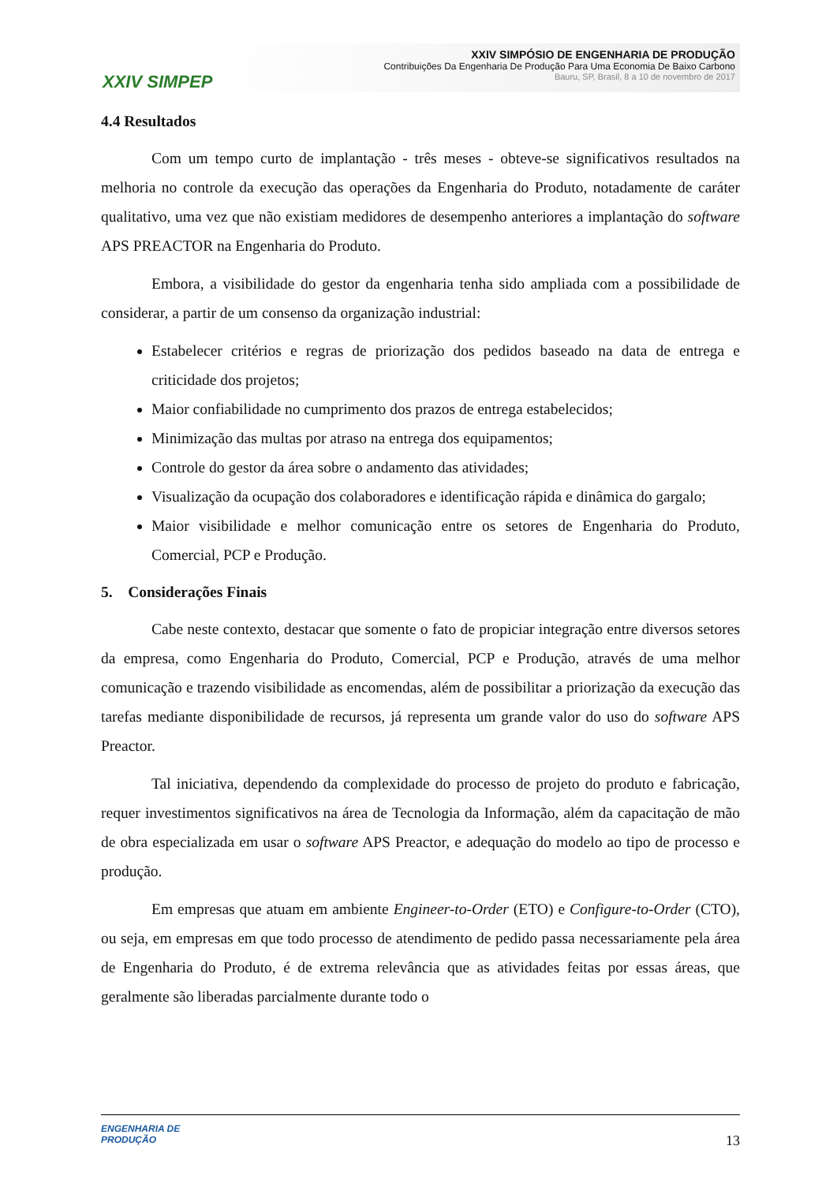XXIV SIMPEP
XXIV SIMPÓSIO DE ENGENHARIA DE PRODUÇÃO
Contribuições Da Engenharia De Produção Para Uma Economia De Baixo Carbono
Bauru, SP, Brasil, 8 a 10 de novembro de 2017
4.4 Resultados
Com um tempo curto de implantação - três meses - obteve-se significativos resultados na melhoria no controle da execução das operações da Engenharia do Produto, notadamente de caráter qualitativo, uma vez que não existiam medidores de desempenho anteriores a implantação do software APS PREACTOR na Engenharia do Produto.
Embora, a visibilidade do gestor da engenharia tenha sido ampliada com a possibilidade de considerar, a partir de um consenso da organização industrial:
Estabelecer critérios e regras de priorização dos pedidos baseado na data de entrega e criticidade dos projetos;
Maior confiabilidade no cumprimento dos prazos de entrega estabelecidos;
Minimização das multas por atraso na entrega dos equipamentos;
Controle do gestor da área sobre o andamento das atividades;
Visualização da ocupação dos colaboradores e identificação rápida e dinâmica do gargalo;
Maior visibilidade e melhor comunicação entre os setores de Engenharia do Produto, Comercial, PCP e Produção.
5. Considerações Finais
Cabe neste contexto, destacar que somente o fato de propiciar integração entre diversos setores da empresa, como Engenharia do Produto, Comercial, PCP e Produção, através de uma melhor comunicação e trazendo visibilidade as encomendas, além de possibilitar a priorização da execução das tarefas mediante disponibilidade de recursos, já representa um grande valor do uso do software APS Preactor.
Tal iniciativa, dependendo da complexidade do processo de projeto do produto e fabricação, requer investimentos significativos na área de Tecnologia da Informação, além da capacitação de mão de obra especializada em usar o software APS Preactor, e adequação do modelo ao tipo de processo e produção.
Em empresas que atuam em ambiente Engineer-to-Order (ETO) e Configure-to-Order (CTO), ou seja, em empresas em que todo processo de atendimento de pedido passa necessariamente pela área de Engenharia do Produto, é de extrema relevância que as atividades feitas por essas áreas, que geralmente são liberadas parcialmente durante todo o
ENGENHARIA DE
PRODUÇÃO
13